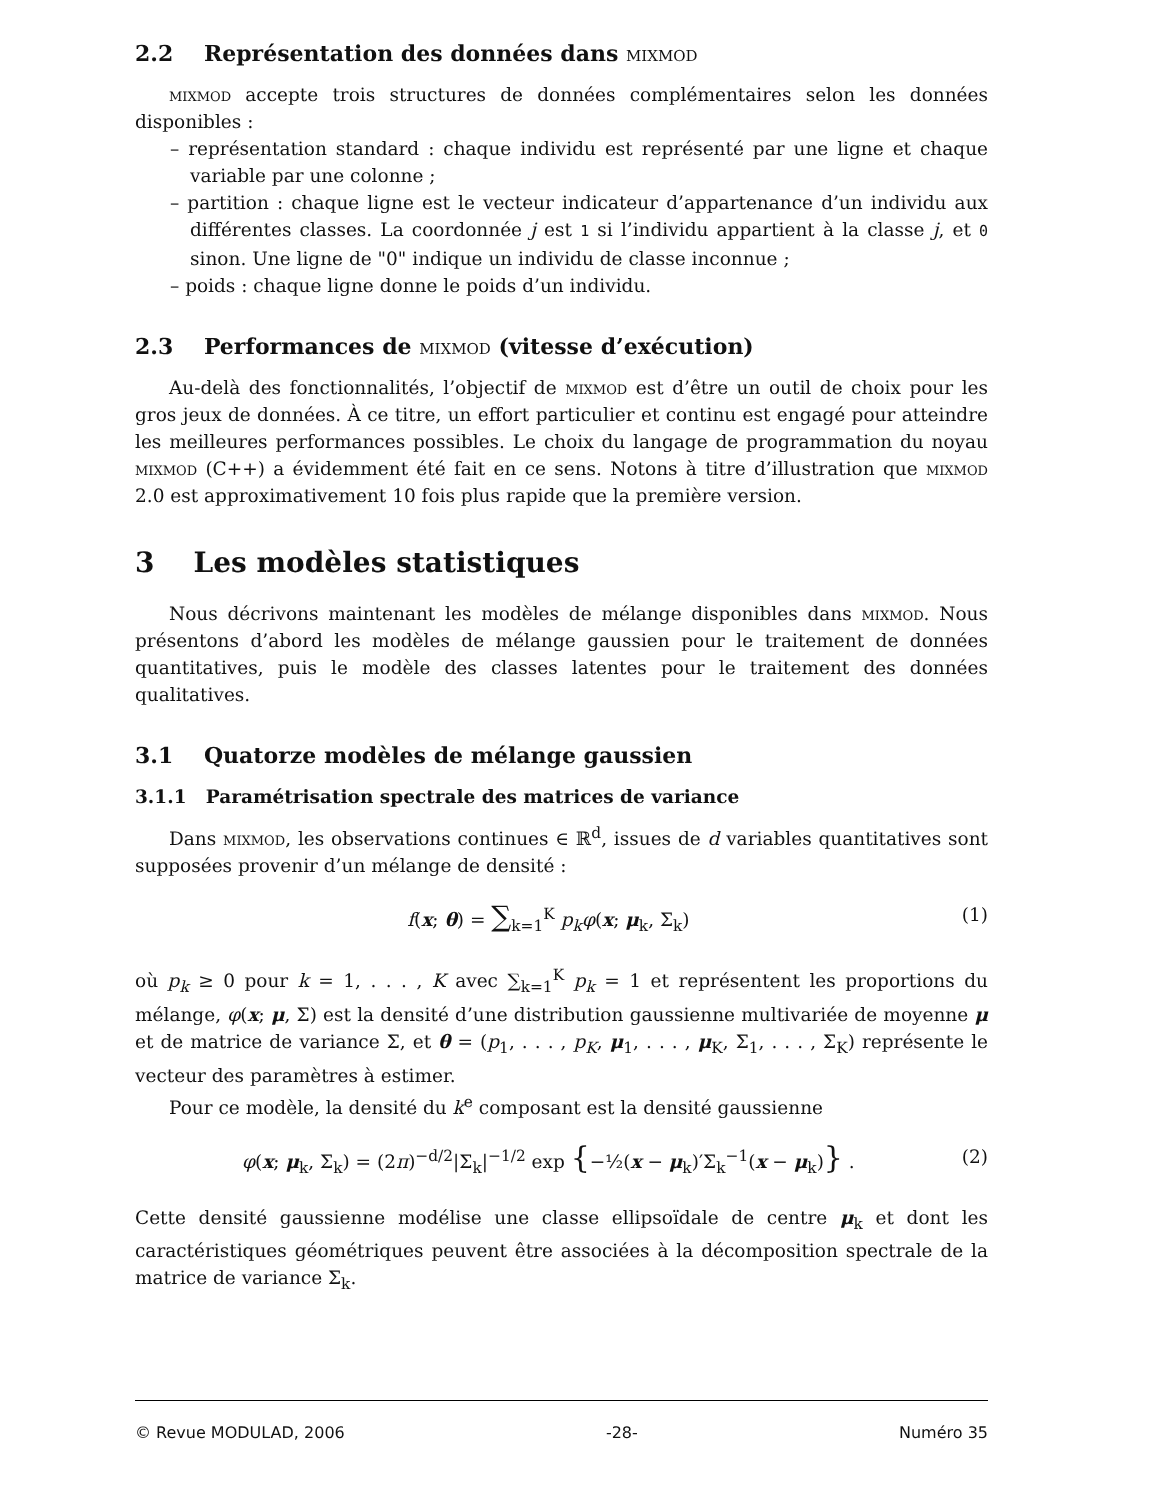2.2 Représentation des données dans mixmod
mixmod accepte trois structures de données complémentaires selon les données disponibles :
– représentation standard : chaque individu est représenté par une ligne et chaque variable par une colonne ;
– partition : chaque ligne est le vecteur indicateur d’appartenance d’un individu aux différentes classes. La coordonnée j est 1 si l’individu appartient à la classe j, et 0 sinon. Une ligne de "0" indique un individu de classe inconnue ;
– poids : chaque ligne donne le poids d’un individu.
2.3 Performances de mixmod (vitesse d’exécution)
Au-delà des fonctionnalités, l’objectif de mixmod est d’être un outil de choix pour les gros jeux de données. À ce titre, un effort particulier et continu est engagé pour atteindre les meilleures performances possibles. Le choix du langage de programmation du noyau mixmod (C++) a évidemment été fait en ce sens. Notons à titre d’illustration que mixmod 2.0 est approximativement 10 fois plus rapide que la première version.
3 Les modèles statistiques
Nous décrivons maintenant les modèles de mélange disponibles dans mixmod. Nous présentons d’abord les modèles de mélange gaussien pour le traitement de données quantitatives, puis le modèle des classes latentes pour le traitement des données qualitatives.
3.1 Quatorze modèles de mélange gaussien
3.1.1 Paramétrisation spectrale des matrices de variance
Dans mixmod, les observations continues ∈ ℝ<sup>d</sup>, issues de d variables quantitatives sont supposées provenir d’un mélange de densité :
f(x; θ) = ∑<sub>k=1</sub><sup>K</sup> p<sub>k</sub>φ(x; μ<sub>k</sub>, Σ<sub>k</sub>) (1)
où p<sub>k</sub> ≥ 0 pour k = 1, . . . , K avec ∑<sub>k=1</sub><sup>K</sup> p<sub>k</sub> = 1 et représentent les proportions du mélange, φ(x; μ, Σ) est la densité d’une distribution gaussienne multivariée de moyenne μ et de matrice de variance Σ, et θ = (p<sub>1</sub>, . . . , p<sub>K</sub>, μ<sub>1</sub>, . . . , μ<sub>K</sub>, Σ<sub>1</sub>, . . . , Σ<sub>K</sub>) représente le vecteur des paramètres à estimer.
Pour ce modèle, la densité du k<sup>e</sup> composant est la densité gaussienne
φ(x; μ<sub>k</sub>, Σ<sub>k</sub>) = (2π)<sup>−d/2</sup>|Σ<sub>k</sub>|<sup>−1/2</sup> exp {−½(x − μ<sub>k</sub>)′Σ<sub>k</sub><sup>−1</sup>(x − μ<sub>k</sub>)} . (2)
Cette densité gaussienne modélise une classe ellipsoïdale de centre μ<sub>k</sub> et dont les caractéristiques géométriques peuvent être associées à la décomposition spectrale de la matrice de variance Σ<sub>k</sub>.
© Revue MODULAD, 2006 -28- Numéro 35